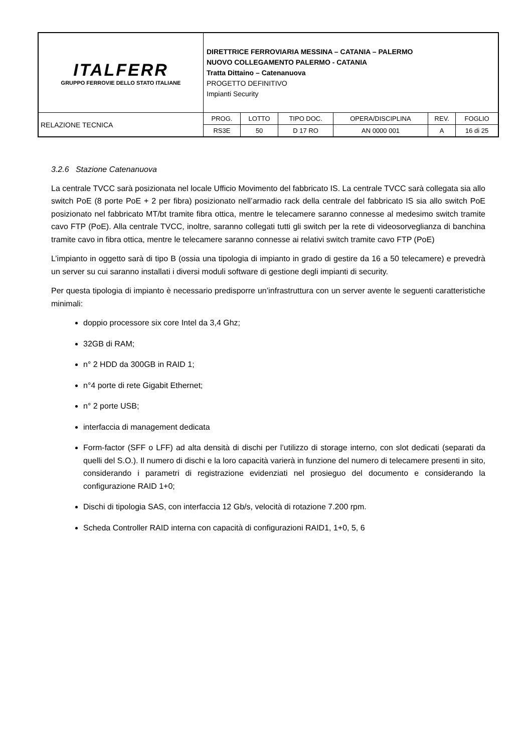| ITALFERR GRUPPO FERROVIE DELLO STATO ITALIANE | DIRETTRICE FERROVIARIA MESSINA – CATANIA – PALERMO NUOVO COLLEGAMENTO PALERMO - CATANIA Tratta Dittaino – Catenanuova PROGETTO DEFINITIVO Impianti Security | | | | | |
| RELAZIONE TECNICA | PROG. | LOTTO | TIPO DOC. | OPERA/DISCIPLINA | REV. | FOGLIO |
| | RS3E | 50 | D 17 RO | AN 0000 001 | A | 16 di 25 |
3.2.6 Stazione Catenanuova
La centrale TVCC sarà posizionata nel locale Ufficio Movimento del fabbricato IS. La centrale TVCC sarà collegata sia allo switch PoE (8 porte PoE + 2 per fibra) posizionato nell’armadio rack della centrale del fabbricato IS sia allo switch PoE posizionato nel fabbricato MT/bt tramite fibra ottica, mentre le telecamere saranno connesse al medesimo switch tramite cavo FTP (PoE). Alla centrale TVCC, inoltre, saranno collegati tutti gli switch per la rete di videosorveglianza di banchina tramite cavo in fibra ottica, mentre le telecamere saranno connesse ai relativi switch tramite cavo FTP (PoE)
L’impianto in oggetto sarà di tipo B (ossia una tipologia di impianto in grado di gestire da 16 a 50 telecamere) e prevedrà un server su cui saranno installati i diversi moduli software di gestione degli impianti di security.
Per questa tipologia di impianto è necessario predisporre un’infrastruttura con un server avente le seguenti caratteristiche minimali:
doppio processore six core Intel da 3,4 Ghz;
32GB di RAM;
n° 2 HDD da 300GB in RAID 1;
n°4 porte di rete Gigabit Ethernet;
n° 2 porte USB;
interfaccia di management dedicata
Form-factor (SFF o LFF) ad alta densità di dischi per l’utilizzo di storage interno, con slot dedicati (separati da quelli del S.O.). Il numero di dischi e la loro capacità varierà in funzione del numero di telecamere presenti in sito, considerando i parametri di registrazione evidenziati nel prosieguo del documento e considerando la configurazione RAID 1+0;
Dischi di tipologia SAS, con interfaccia 12 Gb/s, velocità di rotazione 7.200 rpm.
Scheda Controller RAID interna con capacità di configurazioni RAID1, 1+0, 5, 6